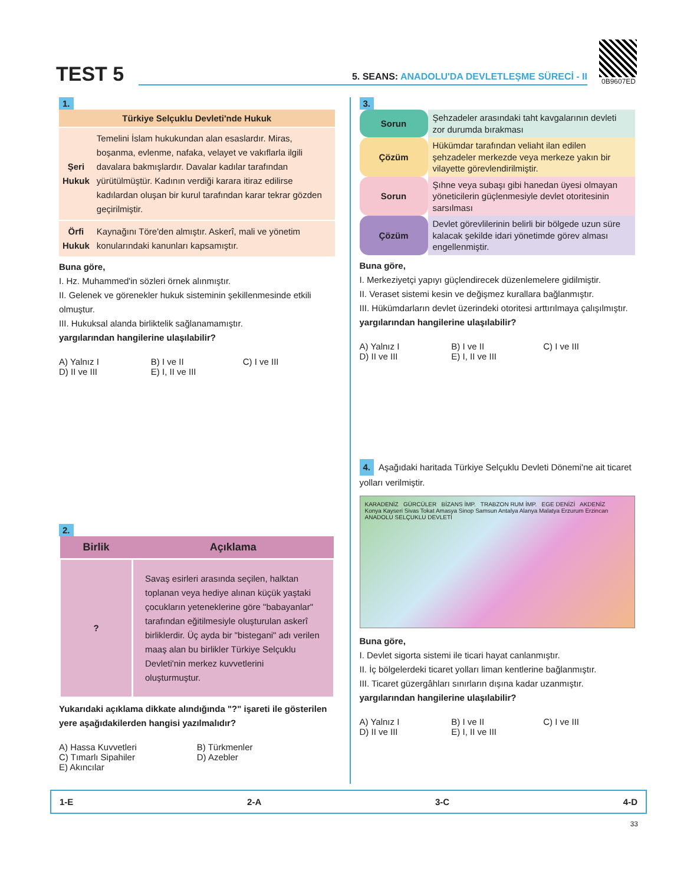TEST 5
5. SEANS: ANADOLU'DA DEVLETLEŞME SÜRECİ - II
0B9607ED
1.
| Türkiye Selçuklu Devleti'nde Hukuk | |
| --- | --- |
| Şeri Hukuk | Temelini İslam hukukundan alan esaslardır. Miras, boşanma, evlenme, nafaka, velayet ve vakıflarla ilgili davalara bakmışlardır. Davalar kadılar tarafından yürütülmüştür. Kadının verdiği karara itiraz edilirse kadılardan oluşan bir kurul tarafından karar tekrar gözden geçirilmiştir. |
| Örfi Hukuk | Kaynağını Töre'den almıştır. Askerî, mali ve yönetim konularındaki kanunları kapsamıştır. |
Buna göre,
I. Hz. Muhammed'in sözleri örnek alınmıştır.
II. Gelenek ve görenekler hukuk sisteminin şekillenmesinde etkili olmuştur.
III. Hukuksal alanda birliktelik sağlanamamıştır.
yargılarından hangilerine ulaşılabilir?
A) Yalnız I B) I ve II C) I ve III D) II ve III E) I, II ve III
2.
| Birlik | Açıklama |
| --- | --- |
| ? | Savaş esirleri arasında seçilen, halktan toplanan veya hediye alınan küçük yaştaki çocukların yeteneklerine göre "babayanlar" tarafından eğitilmesiyle oluşturulan askerî birliklerdir. Üç ayda bir "bistegani" adı verilen maaş alan bu birlikler Türkiye Selçuklu Devleti'nin merkez kuvvetlerini oluşturmuştur. |
Yukarıdaki açıklama dikkate alındığında "?" işareti ile gösterilen yere aşağıdakilerden hangisi yazılmalıdır?
A) Hassa Kuvvetleri B) Türkmenler C) Tımarlı Sipahiler D) Azebler E) Akıncılar
3.
| Sorun | Şehzadeler arasındaki taht kavgalarının devleti zor durumda bırakması |
| Çözüm | Hükümdar tarafından veliaht ilan edilen şehzadeler merkezde veya merkeze yakın bir vilayette görevlendirilmiştir. |
| Sorun | Şıhne veya subaşı gibi hanedan üyesi olmayan yöneticilerin güçlenmesiyle devlet otoritesinin sarsılması |
| Çözüm | Devlet görevlilerinin belirli bir bölgede uzun süre kalacak şekilde idari yönetimde görev alması engellenmiştir. |
Buna göre,
I. Merkeziyetçi yapıyı güçlendirecek düzenlemelere gidilmiştir.
II. Veraset sistemi kesin ve değişmez kurallara bağlanmıştır.
III. Hükümdarların devlet üzerindeki otoritesi arttırılmaya çalışılmıştır.
yargılarından hangilerine ulaşılabilir?
A) Yalnız I B) I ve II C) I ve III D) II ve III E) I, II ve III
4. Aşağıdaki haritada Türkiye Selçuklu Devleti Dönemi'ne ait ticaret yolları verilmiştir.
KARADENİZ GÜRCÜLER BİZANS İMP. TRABZON RUM İMP. EGE DENİZİ AKDENİZ
Konya Kayseri Sivas Tokat Amasya Sinop Samsun Antalya Alanya Malatya Erzurum Erzincan
ANADOLU SELÇUKLU DEVLETİ
Buna göre,
I. Devlet sigorta sistemi ile ticari hayat canlanmıştır.
II. İç bölgelerdeki ticaret yolları liman kentlerine bağlanmıştır.
III. Ticaret güzergâhları sınırların dışına kadar uzanmıştır.
yargılarından hangilerine ulaşılabilir?
A) Yalnız I B) I ve II C) I ve III D) II ve III E) I, II ve III
1-E 2-A 3-C 4-D
33